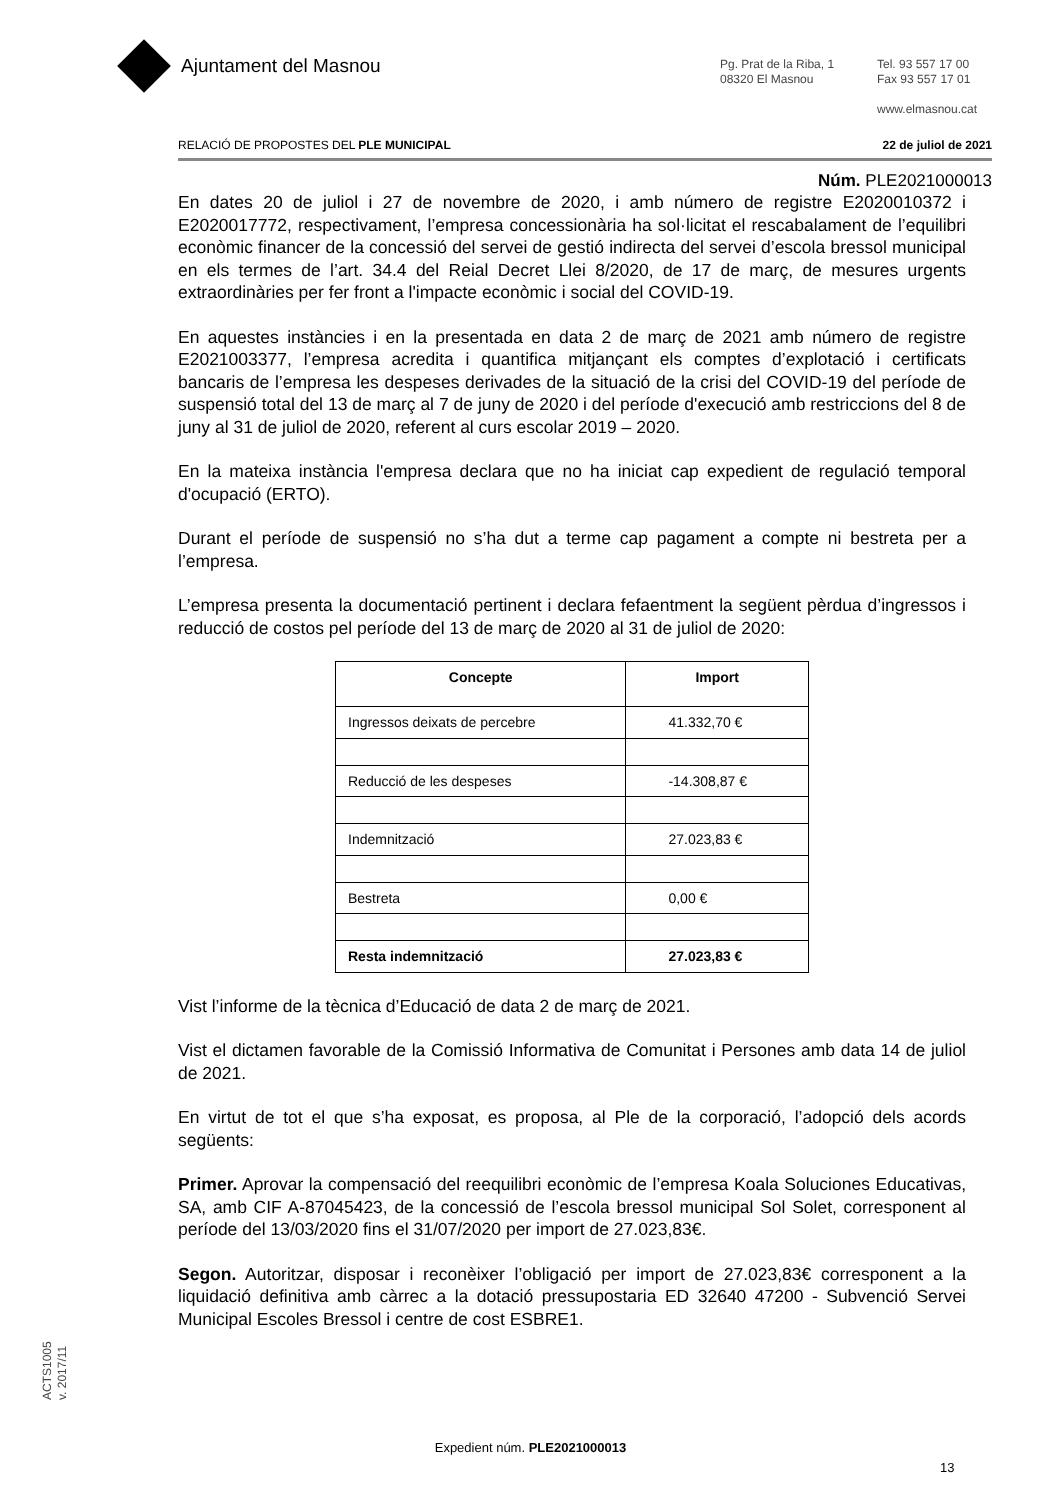Ajuntament del Masnou
Pg. Prat de la Riba, 1
08320 El Masnou
Tel. 93 557 17 00
Fax 93 557 17 01
www.elmasnou.cat
RELACIÓ DE PROPOSTES DEL PLE MUNICIPAL 22 de juliol de 2021
Núm. PLE2021000013
En dates 20 de juliol i 27 de novembre de 2020, i amb número de registre E2020010372 i E2020017772, respectivament, l’empresa concessionària ha sol·licitat el rescabalament de l’equilibri econòmic financer de la concessió del servei de gestió indirecta del servei d’escola bressol municipal en els termes de l’art. 34.4 del Reial Decret Llei 8/2020, de 17 de març, de mesures urgents extraordinàries per fer front a l'impacte econòmic i social del COVID-19.
En aquestes instàncies i en la presentada en data 2 de març de 2021 amb número de registre E2021003377, l’empresa acredita i quantifica mitjançant els comptes d’explotació i certificats bancaris de l’empresa les despeses derivades de la situació de la crisi del COVID-19 del període de suspensió total del 13 de març al 7 de juny de 2020 i del període d'execució amb restriccions del 8 de juny al 31 de juliol de 2020, referent al curs escolar 2019 – 2020.
En la mateixa instància l'empresa declara que no ha iniciat cap expedient de regulació temporal d'ocupació (ERTO).
Durant el període de suspensió no s’ha dut a terme cap pagament a compte ni bestreta per a l’empresa.
L’empresa presenta la documentació pertinent i declara fefaentment la següent pèrdua d’ingressos i reducció de costos pel període del 13 de març de 2020 al 31 de juliol de 2020:
| Concepte | Import |
| --- | --- |
| Ingressos deixats de percebre | 41.332,70 € |
| Reducció de les despeses | -14.308,87 € |
| Indemnització | 27.023,83 € |
| Bestreta | 0,00 € |
| Resta indemnització | 27.023,83 € |
Vist l’informe de la tècnica d’Educació de data 2 de març de 2021.
Vist el dictamen favorable de la Comissió Informativa de Comunitat i Persones amb data 14 de juliol de 2021.
En virtut de tot el que s’ha exposat, es proposa, al Ple de la corporació, l’adopció dels acords següents:
Primer. Aprovar la compensació del reequilibri econòmic de l’empresa Koala Soluciones Educativas, SA, amb CIF A-87045423, de la concessió de l’escola bressol municipal Sol Solet, corresponent al període del 13/03/2020 fins el 31/07/2020 per import de 27.023,83€.
Segon. Autoritzar, disposar i reconèixer l’obligació per import de 27.023,83€ corresponent a la liquidació definitiva amb càrrec a la dotació pressupostaria ED 32640 47200 - Subvenció Servei Municipal Escoles Bressol i centre de cost ESBRE1.
ACTS1005
v. 2017/11
Expedient núm. PLE2021000013
13